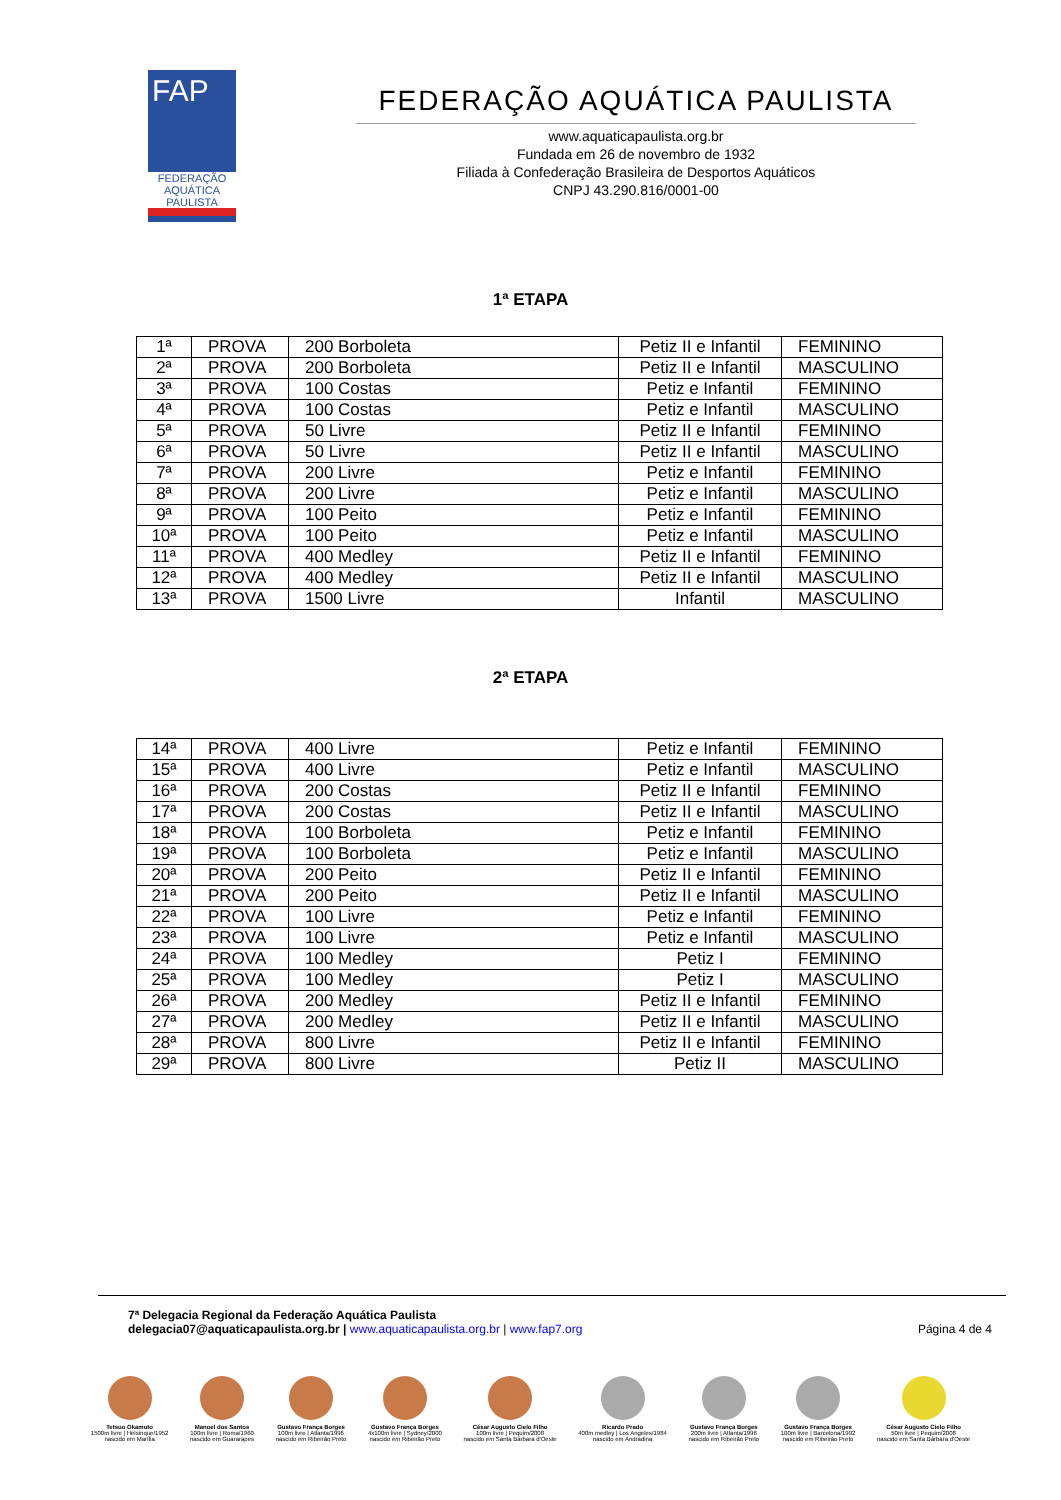FAP
FEDERAÇÃO AQUÁTICA PAULISTA
FEDERAÇÃO AQUÁTICA PAULISTA
www.aquaticapaulista.org.br
Fundada em 26 de novembro de 1932
Filiada à Confederação Brasileira de Desportos Aquáticos
CNPJ 43.290.816/0001-00
1ª ETAPA
| 1ª | PROVA | 200 Borboleta | Petiz II e Infantil | FEMININO |
| 2ª | PROVA | 200 Borboleta | Petiz II e Infantil | MASCULINO |
| 3ª | PROVA | 100 Costas | Petiz e Infantil | FEMININO |
| 4ª | PROVA | 100 Costas | Petiz e Infantil | MASCULINO |
| 5ª | PROVA | 50 Livre | Petiz II e Infantil | FEMININO |
| 6ª | PROVA | 50 Livre | Petiz II e Infantil | MASCULINO |
| 7ª | PROVA | 200 Livre | Petiz e Infantil | FEMININO |
| 8ª | PROVA | 200 Livre | Petiz e Infantil | MASCULINO |
| 9ª | PROVA | 100 Peito | Petiz e Infantil | FEMININO |
| 10ª | PROVA | 100 Peito | Petiz e Infantil | MASCULINO |
| 11ª | PROVA | 400 Medley | Petiz II e Infantil | FEMININO |
| 12ª | PROVA | 400 Medley | Petiz II e Infantil | MASCULINO |
| 13ª | PROVA | 1500 Livre | Infantil | MASCULINO |
2ª ETAPA
| 14ª | PROVA | 400 Livre | Petiz e Infantil | FEMININO |
| 15ª | PROVA | 400 Livre | Petiz e Infantil | MASCULINO |
| 16ª | PROVA | 200 Costas | Petiz II e Infantil | FEMININO |
| 17ª | PROVA | 200 Costas | Petiz II e Infantil | MASCULINO |
| 18ª | PROVA | 100 Borboleta | Petiz e Infantil | FEMININO |
| 19ª | PROVA | 100 Borboleta | Petiz e Infantil | MASCULINO |
| 20ª | PROVA | 200 Peito | Petiz II e Infantil | FEMININO |
| 21ª | PROVA | 200 Peito | Petiz II e Infantil | MASCULINO |
| 22ª | PROVA | 100 Livre | Petiz e Infantil | FEMININO |
| 23ª | PROVA | 100 Livre | Petiz e Infantil | MASCULINO |
| 24ª | PROVA | 100 Medley | Petiz I | FEMININO |
| 25ª | PROVA | 100 Medley | Petiz I | MASCULINO |
| 26ª | PROVA | 200 Medley | Petiz II e Infantil | FEMININO |
| 27ª | PROVA | 200 Medley | Petiz II e Infantil | MASCULINO |
| 28ª | PROVA | 800 Livre | Petiz II e Infantil | FEMININO |
| 29ª | PROVA | 800 Livre | Petiz II | MASCULINO |
7ª Delegacia Regional da Federação Aquática Paulista
delegacia07@aquaticapaulista.org.br | www.aquaticapaulista.org.br | www.fap7.org
Página 4 de 4
Tetsuo Okamoto
1500m livre | Helsinque/1952
nascido em Marília
Manoel dos Santos
100m livre | Roma/1960
nascido em Guararapes
Gustavo França Borges
100m livre | Atlanta/1996
nascido em Ribeirão Preto
Gustavo França Borges
4x100m livre | Sydney/2000
nascido em Ribeirão Preto
César Augusto Cielo Filho
100m livre | Pequim/2008
nascido em Santa Bárbara d'Oeste
Ricardo Prado
400m medley | Los Angeles/1984
nascido em Andradina
Gustavo França Borges
200m livre | Atlanta/1996
nascido em Ribeirão Preto
Gustavo França Borges
100m livre | Barcelona/1992
nascido em Ribeirão Preto
César Augusto Cielo Filho
50m livre | Pequim/2008
nascido em Santa Bárbara d'Oeste